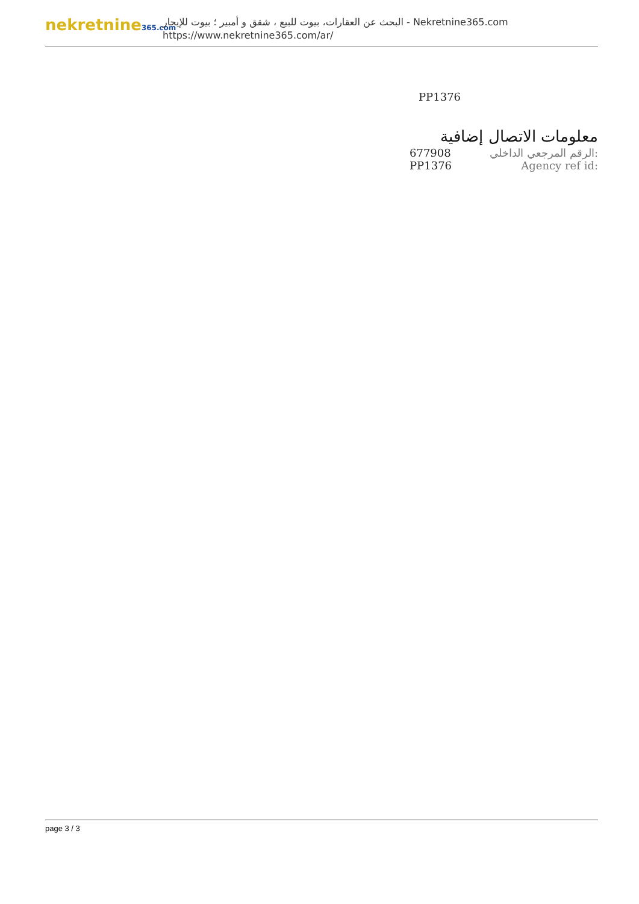nekretnine365.com
البحث عن العقارات، بيوت للبيع ، شقق و أمبير ؛ بيوت للإيجار - Nekretnine365.com
https://www.nekretnine365.com/ar/
PP1376
معلومات الاتصال إضافية
| 677908 | الرقم المرجعي الداخلي: |
| PP1376 | Agency ref id: |
page 3 / 3